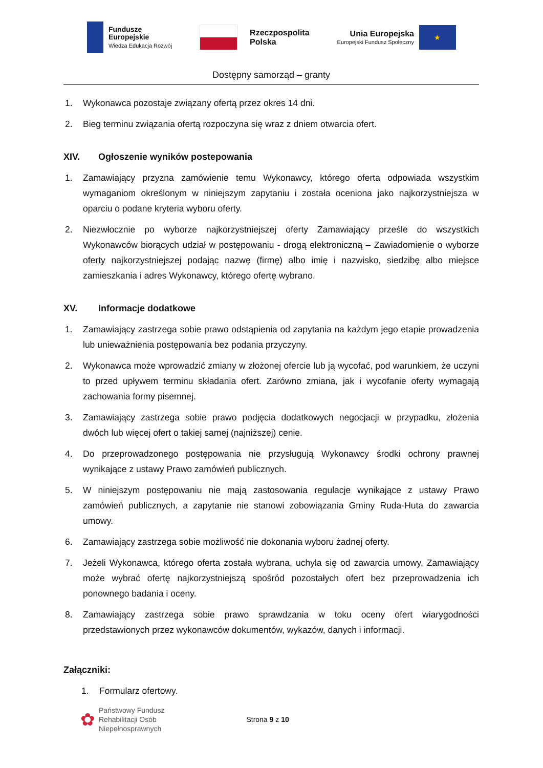Fundusze
Europejskie
Wiedza Edukacja Rozwój
Rzeczpospolita
Polska
Unia Europejska
Europejski Fundusz Społeczny
★
Dostępny samorząd – granty
1. Wykonawca pozostaje związany ofertą przez okres 14 dni.
2. Bieg terminu związania ofertą rozpoczyna się wraz z dniem otwarcia ofert.
XIV. Ogłoszenie wyników postepowania
1. Zamawiający przyzna zamówienie temu Wykonawcy, którego oferta odpowiada wszystkim wymaganiom określonym w niniejszym zapytaniu i została oceniona jako najkorzystniejsza w oparciu o podane kryteria wyboru oferty.
2. Niezwłocznie po wyborze najkorzystniejszej oferty Zamawiający prześle do wszystkich Wykonawców biorących udział w postępowaniu - drogą elektroniczną – Zawiadomienie o wyborze oferty najkorzystniejszej podając nazwę (firmę) albo imię i nazwisko, siedzibę albo miejsce zamieszkania i adres Wykonawcy, którego ofertę wybrano.
XV. Informacje dodatkowe
1. Zamawiający zastrzega sobie prawo odstąpienia od zapytania na każdym jego etapie prowadzenia lub unieważnienia postępowania bez podania przyczyny.
2. Wykonawca może wprowadzić zmiany w złożonej ofercie lub ją wycofać, pod warunkiem, że uczyni to przed upływem terminu składania ofert. Zarówno zmiana, jak i wycofanie oferty wymagają zachowania formy pisemnej.
3. Zamawiający zastrzega sobie prawo podjęcia dodatkowych negocjacji w przypadku, złożenia dwóch lub więcej ofert o takiej samej (najniższej) cenie.
4. Do przeprowadzonego postępowania nie przysługują Wykonawcy środki ochrony prawnej wynikające z ustawy Prawo zamówień publicznych.
5. W niniejszym postępowaniu nie mają zastosowania regulacje wynikające z ustawy Prawo zamówień publicznych, a zapytanie nie stanowi zobowiązania Gminy Ruda-Huta do zawarcia umowy.
6. Zamawiający zastrzega sobie możliwość nie dokonania wyboru żadnej oferty.
7. Jeżeli Wykonawca, którego oferta została wybrana, uchyla się od zawarcia umowy, Zamawiający może wybrać ofertę najkorzystniejszą spośród pozostałych ofert bez przeprowadzenia ich ponownego badania i oceny.
8. Zamawiający zastrzega sobie prawo sprawdzania w toku oceny ofert wiarygodności przedstawionych przez wykonawców dokumentów, wykazów, danych i informacji.
Załączniki:
1. Formularz ofertowy.
✿ Państwowy Fundusz
Rehabilitacji Osób
Niepełnosprawnych
Strona 9 z 10